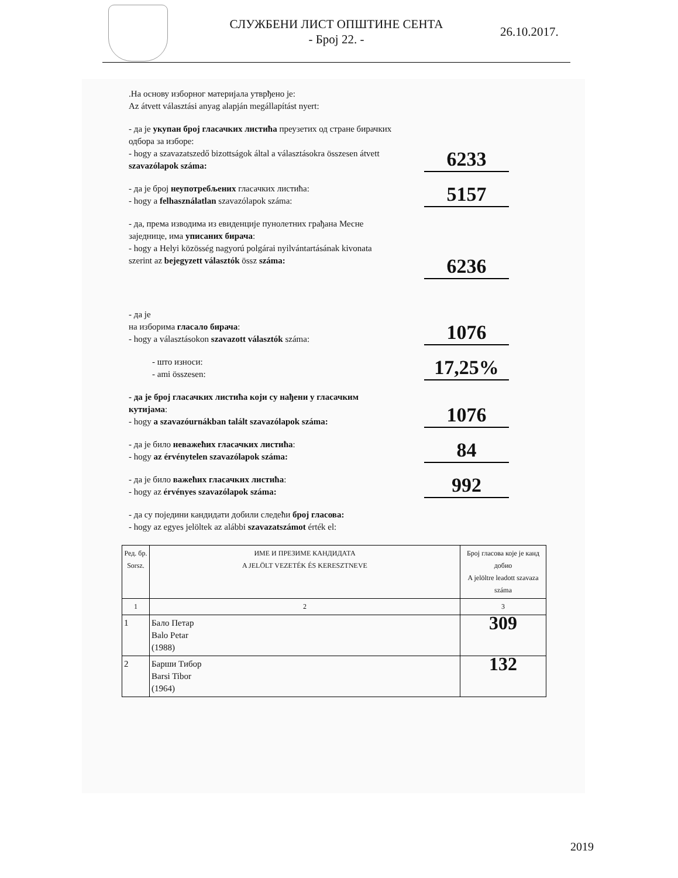СЛУЖБЕНИ ЛИСТ ОПШТИНЕ СЕНТА
- Број 22. -
26.10.2017.
.На основу изборног материјала утврђено је:
Az átvett választási anyag alapján megállapítást nyert:
- да је укупан број гласачких листића преузетих од стране бирачких одбора за изборе:
- hogy a szavazatszedő bizottságok által a választásokra összesen átvett szavazólapok száma:
6233
- да је број неупотребљених гласачких листића:
- hogy a felhasználatlan szavazólapok száma:
5157
- да, према изводима из евиденције пунолетних грађана Месне заједнице, има уписаних бирача:
- hogy a Helyi közösség nagyorú polgárai nyilvántartásának kivonata szerint az bejegyzett választók össz száma:
6236
- да је
на изборима гласало бирача:
- hogy a választásokon szavazott választók száma:
1076
- што износи:
- ami összesen:
17,25%
- да је број гласачких листића који су нађени у гласачким кутијама:
- hogy a szavazóurnákban talált szavazólapok száma:
1076
- да је било неважећих гласачких листића:
- hogy az érvénytelen szavazólapok száma:
84
- да је било важећих гласачких листића:
- hogy az érvényes szavazólapok száma:
992
- да су поједини кандидати добили следећи број гласова:
- hogy az egyes jelöltek az alábbi szavazatszámot érték el:
| Ред. бр. Sorsz. | ИМЕ И ПРЕЗИМЕ КАНДИДАТА A JELÖLT VEZETÉK ÉS KERESZTNEVE | Број гласова које је канд добио A jelöltre leadott szavaza száma |
| --- | --- | --- |
| 1 | 2 | 3 |
| 1 | Бало Петар Balo Petar (1988) | 309 |
| 2 | Барши Тибор Barsi Tibor (1964) | 132 |
2019